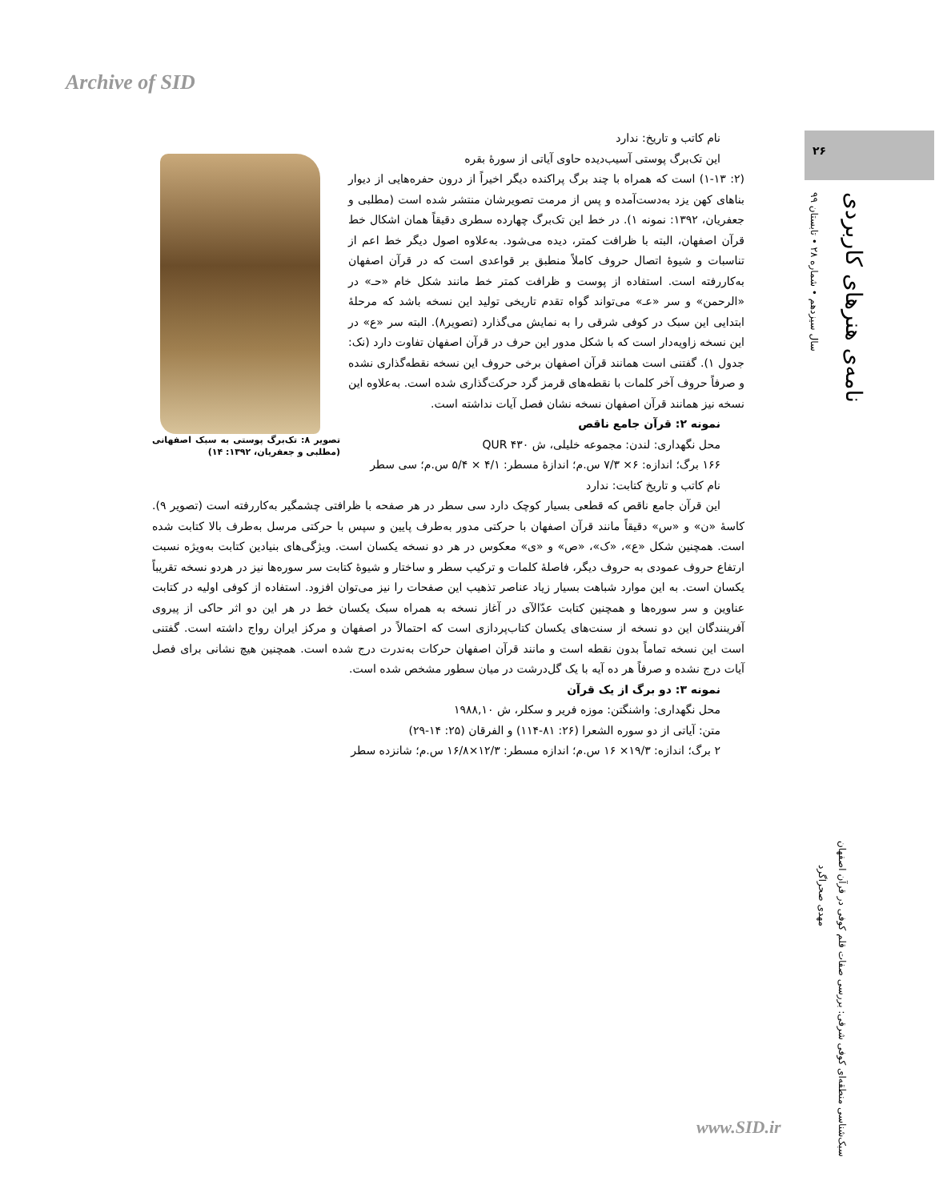Archive of SID
۲۶
سال سیزدهم • شماره ۲۸ • تابستان ۹۹
نامه‌ی هنرهای کاربردی
مهدی صحراگرد
سبک‌شناسی منطقه‌ای کوفی شرقی: بررسی صفات قلم کوفی در قرآن اصفهان
تصویر ۸: تک‌برگ پوستی به سبک اصفهانی (مطلبی و جعفریان، ۱۳۹۲: ۱۴)
نام کاتب و تاریخ: ندارد
این تک‌برگ پوستی آسیب‌دیده حاوی آیاتی از سورهٔ بقره
(۲: ۱-۱۳) است که همراه با چند برگ پراکنده دیگر اخیراً از درون حفره‌هایی از دیوار بناهای کهن یزد به‌دست‌آمده و پس از مرمت تصویرشان منتشر شده است (مطلبی و جعفریان، ۱۳۹۲: نمونه ۱). در خط این تک‌برگ چهارده سطری دقیقاً همان اشکال خط قرآن اصفهان، البته با ظرافت کمتر، دیده می‌شود. به‌علاوه اصول دیگر خط اعم از تناسبات و شیوهٔ اتصال حروف کاملاً منطبق بر قواعدی است که در قرآن اصفهان به‌کاررفته است. استفاده از پوست و ظرافت کمتر خط مانند شکل خام «حـ» در «الرحمن» و سر «عـ» می‌تواند گواه تقدم تاریخی تولید این نسخه باشد که مرحلهٔ ابتدایی این سبک در کوفی شرقی را به نمایش می‌گذارد (تصویر۸). البته سر «ع» در این نسخه زاویه‌دار است که با شکل مدور این حرف در قرآن اصفهان تفاوت دارد (نک: جدول ۱). گفتنی است همانند قرآن اصفهان برخی حروف این نسخه نقطه‌گذاری نشده و صرفاً حروف آخر کلمات با نقطه‌های قرمز گرد حرکت‌گذاری شده است. به‌علاوه این نسخه نیز همانند قرآن اصفهان نسخه نشان فصل آیات نداشته است.
نمونه ۲: قرآن جامع ناقص
محل نگهداری: لندن: مجموعه خلیلی، ش QUR ۴۳۰
۱۶۶ برگ؛ اندازه: ۶× ۷/۳ س.م؛ اندازهٔ مسطر: ۴/۱ × ۵/۴ س.م؛ سی سطر
نام کاتب و تاریخ کتابت: ندارد
این قرآن جامع ناقص که قطعی بسیار کوچک دارد سی سطر در هر صفحه با ظرافتی چشمگیر به‌کاررفته است (تصویر ۹). کاسهٔ «ن» و «س» دقیقاً مانند قرآن اصفهان با حرکتی مدور به‌طرف پایین و سپس با حرکتی مرسل به‌طرف بالا کتابت شده است. همچنین شکل «ع»، «ک»، «ص» و «ی» معکوس در هر دو نسخه یکسان است. ویژگی‌های بنیادین کتابت به‌ویژه نسبت ارتفاع حروف عمودی به حروف دیگر، فاصلهٔ کلمات و ترکیب سطر و ساختار و شیوهٔ کتابت سر سوره‌ها نیز در هردو نسخه تقریباً یکسان است. به این موارد شباهت بسیار زیاد عناصر تذهیب این صفحات را نیز می‌توان افزود. استفاده از کوفی اولیه در کتابت عناوین و سر سوره‌ها و همچنین کتابت عدّالآی در آغاز نسخه به همراه سبک یکسان خط در هر این دو اثر حاکی از پیروی آفرینندگان این دو نسخه از سنت‌های یکسان کتاب‌پردازی است که احتمالاً در اصفهان و مرکز ایران رواج داشته است. گفتنی است این نسخه تماماً بدون نقطه است و مانند قرآن اصفهان حرکات به‌ندرت درج شده است. همچنین هیچ نشانی برای فصل آیات درج نشده و صرفاً هر ده آیه با یک گل‌درشت در میان سطور مشخص شده است.
نمونه ۳: دو برگ از یک قرآن
محل نگهداری: واشنگتن: موزه فریر و سکلر، ش ۱۹۸۸,۱۰
متن: آیاتی از دو سوره الشعرا (۲۶: ۸۱-۱۱۴) و الفرقان (۲۵: ۱۴-۲۹)
۲ برگ؛ اندازه: ۱۹/۳× ۱۶ س.م؛ اندازه مسطر: ۱۲/۳×۱۶/۸ س.م؛ شانزده سطر
www.SID.ir